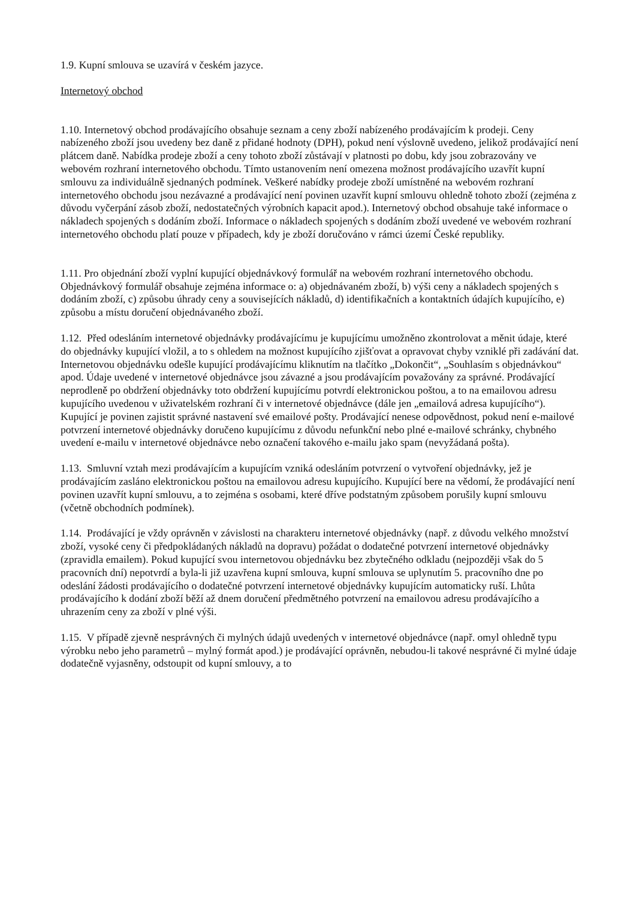1.9. Kupní smlouva se uzavírá v českém jazyce.
Internetový obchod
1.10. Internetový obchod prodávajícího obsahuje seznam a ceny zboží nabízeného prodávajícím k prodeji. Ceny nabízeného zboží jsou uvedeny bez daně z přidané hodnoty (DPH), pokud není výslovně uvedeno, jelikož prodávající není plátcem daně. Nabídka prodeje zboží a ceny tohoto zboží zůstávají v platnosti po dobu, kdy jsou zobrazovány ve webovém rozhraní internetového obchodu. Tímto ustanovením není omezena možnost prodávajícího uzavřít kupní smlouvu za individuálně sjednaných podmínek. Veškeré nabídky prodeje zboží umístněné na webovém rozhraní internetového obchodu jsou nezávazné a prodávající není povinen uzavřít kupní smlouvu ohledně tohoto zboží (zejména z důvodu vyčerpání zásob zboží, nedostatečných výrobních kapacit apod.). Internetový obchod obsahuje také informace o nákladech spojených s dodáním zboží. Informace o nákladech spojených s dodáním zboží uvedené ve webovém rozhraní internetového obchodu platí pouze v případech, kdy je zboží doručováno v rámci území České republiky.
1.11. Pro objednání zboží vyplní kupující objednávkový formulář na webovém rozhraní internetového obchodu. Objednávkový formulář obsahuje zejména informace o: a) objednávaném zboží, b) výši ceny a nákladech spojených s dodáním zboží, c) způsobu úhrady ceny a souvisejících nákladů, d) identifikačních a kontaktních údajích kupujícího, e) způsobu a místu doručení objednávaného zboží.
1.12. Před odesláním internetové objednávky prodávajícímu je kupujícímu umožněno zkontrolovat a měnit údaje, které do objednávky kupující vložil, a to s ohledem na možnost kupujícího zjišťovat a opravovat chyby vzniklé při zadávání dat. Internetovou objednávku odešle kupující prodávajícímu kliknutím na tlačítko „Dokončit“, „Souhlasím s objednávkou“ apod. Údaje uvedené v internetové objednávce jsou závazné a jsou prodávajícím považovány za správné. Prodávající neprodleně po obdržení objednávky toto obdržení kupujícímu potvrdí elektronickou poštou, a to na emailovou adresu kupujícího uvedenou v uživatelském rozhraní či v internetové objednávce (dále jen „emailová adresa kupujícího“). Kupující je povinen zajistit správné nastavení své emailové pošty. Prodávající nenese odpovědnost, pokud není e-mailové potvrzení internetové objednávky doručeno kupujícímu z důvodu nefunkční nebo plné e-mailové schránky, chybného uvedení e-mailu v internetové objednávce nebo označení takového e-mailu jako spam (nevyžádaná pošta).
1.13. Smluvní vztah mezi prodávajícím a kupujícím vzniká odesláním potvrzení o vytvoření objednávky, jež je prodávajícím zasláno elektronickou poštou na emailovou adresu kupujícího. Kupující bere na vědomí, že prodávající není povinen uzavřít kupní smlouvu, a to zejména s osobami, které dříve podstatným způsobem porušily kupní smlouvu (včetně obchodních podmínek).
1.14. Prodávající je vždy oprávněn v závislosti na charakteru internetové objednávky (např. z důvodu velkého množství zboží, vysoké ceny či předpokládaných nákladů na dopravu) požádat o dodatečné potvrzení internetové objednávky (zpravidla emailem). Pokud kupující svou internetovou objednávku bez zbytečného odkladu (nejpozději však do 5 pracovních dní) nepotvrdí a byla-li již uzavřena kupní smlouva, kupní smlouva se uplynutím 5. pracovního dne po odeslání žádosti prodávajícího o dodatečné potvrzení internetové objednávky kupujícím automaticky ruší. Lhůta prodávajícího k dodání zboží běží až dnem doručení předmětného potvrzení na emailovou adresu prodávajícího a uhrazením ceny za zboží v plné výši.
1.15. V případě zjevně nesprávných či mylných údajů uvedených v internetové objednávce (např. omyl ohledně typu výrobku nebo jeho parametrů – mylný formát apod.) je prodávající oprávněn, nebudou-li takové nesprávné či mylné údaje dodatečně vyjasněny, odstoupit od kupní smlouvy, a to